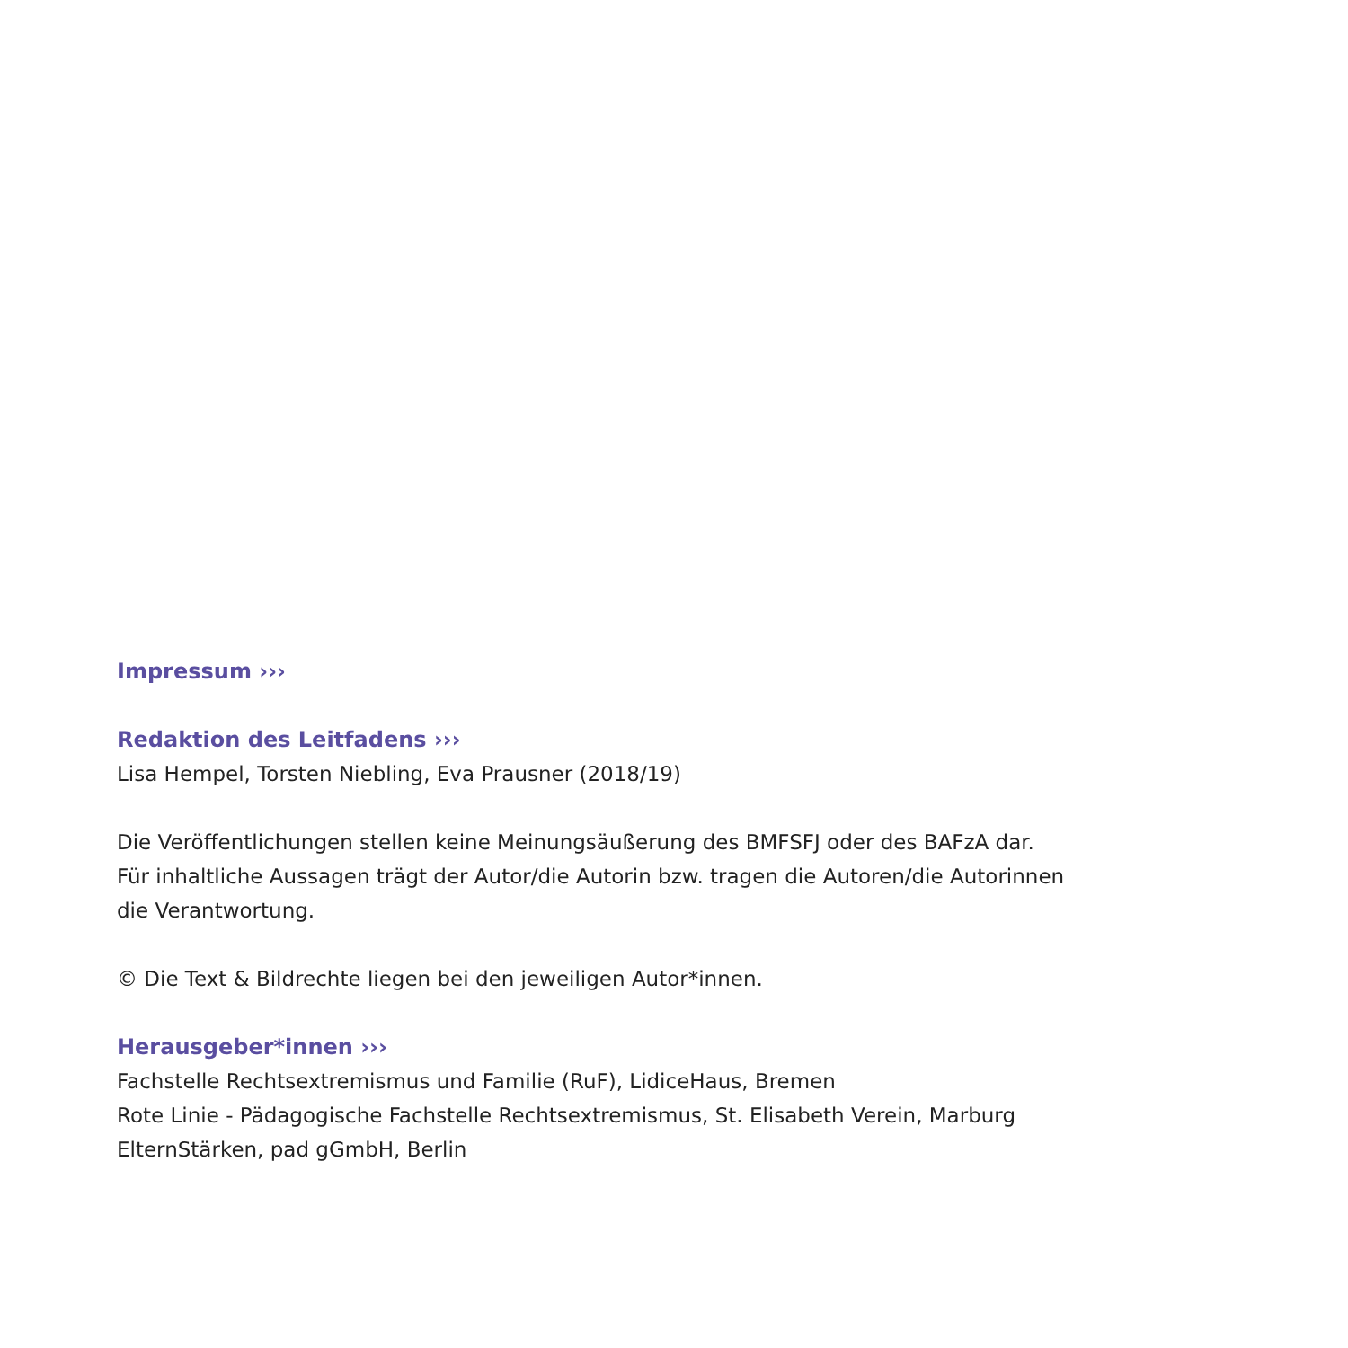Impressum ›››
Redaktion des Leitfadens ›››
Lisa Hempel, Torsten Niebling, Eva Prausner (2018/19)
Die Veröffentlichungen stellen keine Meinungsäußerung des BMFSFJ oder des BAFzA dar.
Für inhaltliche Aussagen trägt der Autor/die Autorin bzw. tragen die Autoren/die Autorinnen
die Verantwortung.
© Die Text & Bildrechte liegen bei den jeweiligen Autor*innen.
Herausgeber*innen ›››
Fachstelle Rechtsextremismus und Familie (RuF), LidiceHaus, Bremen
Rote Linie - Pädagogische Fachstelle Rechtsextremismus, St. Elisabeth Verein, Marburg
ElternStärken, pad gGmbH, Berlin